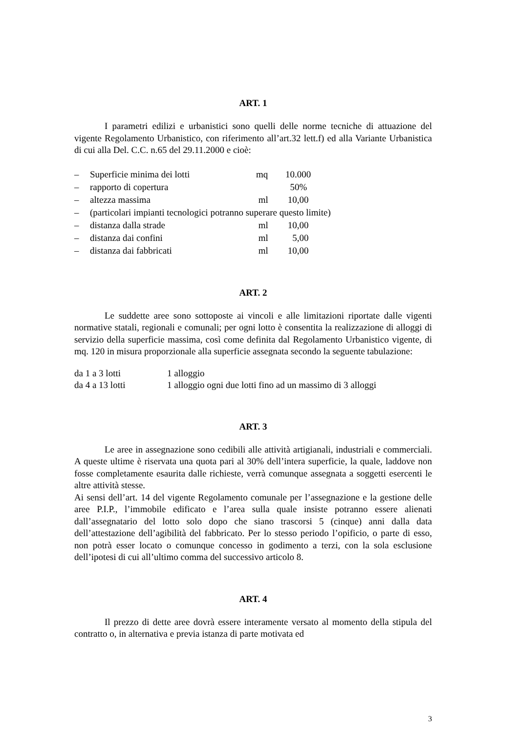ART. 1
I parametri edilizi e urbanistici sono quelli delle norme tecniche di attuazione del vigente Regolamento Urbanistico, con riferimento all’art.32 lett.f) ed alla Variante Urbanistica di cui alla Del. C.C. n.65 del 29.11.2000 e cioè:
| – | Superficie minima dei lotti | mq | 10.000 |
| – | rapporto di copertura | | 50% |
| – | altezza massima | ml | 10,00 |
| – | (particolari impianti tecnologici potranno superare questo limite) | | |
| – | distanza dalla strade | ml | 10,00 |
| – | distanza dai confini | ml | 5,00 |
| – | distanza dai fabbricati | ml | 10,00 |
ART. 2
Le suddette aree sono sottoposte ai vincoli e alle limitazioni riportate dalle vigenti normative statali, regionali e comunali; per ogni lotto è consentita la realizzazione di alloggi di servizio della superficie massima, così come definita dal Regolamento Urbanistico vigente, di mq. 120 in misura proporzionale alla superficie assegnata secondo la seguente tabulazione:
| da 1 a 3 lotti | 1 alloggio |
| da 4 a 13 lotti | 1 alloggio ogni due lotti fino ad un massimo di 3 alloggi |
ART. 3
Le aree in assegnazione sono cedibili alle attività artigianali, industriali e commerciali. A queste ultime è riservata una quota pari al 30% dell’intera superficie, la quale, laddove non fosse completamente esaurita dalle richieste, verrà comunque assegnata a soggetti esercenti le altre attività stesse.
Ai sensi dell’art. 14 del vigente Regolamento comunale per l’assegnazione e la gestione delle aree P.I.P., l’immobile edificato e l’area sulla quale insiste potranno essere alienati dall’assegnatario del lotto solo dopo che siano trascorsi 5 (cinque) anni dalla data dell’attestazione dell’agibilità del fabbricato. Per lo stesso periodo l’opificio, o parte di esso, non potrà esser locato o comunque concesso in godimento a terzi, con la sola esclusione dell’ipotesi di cui all’ultimo comma del successivo articolo 8.
ART. 4
Il prezzo di dette aree dovrà essere interamente versato al momento della stipula del contratto o, in alternativa e previa istanza di parte motivata ed
3